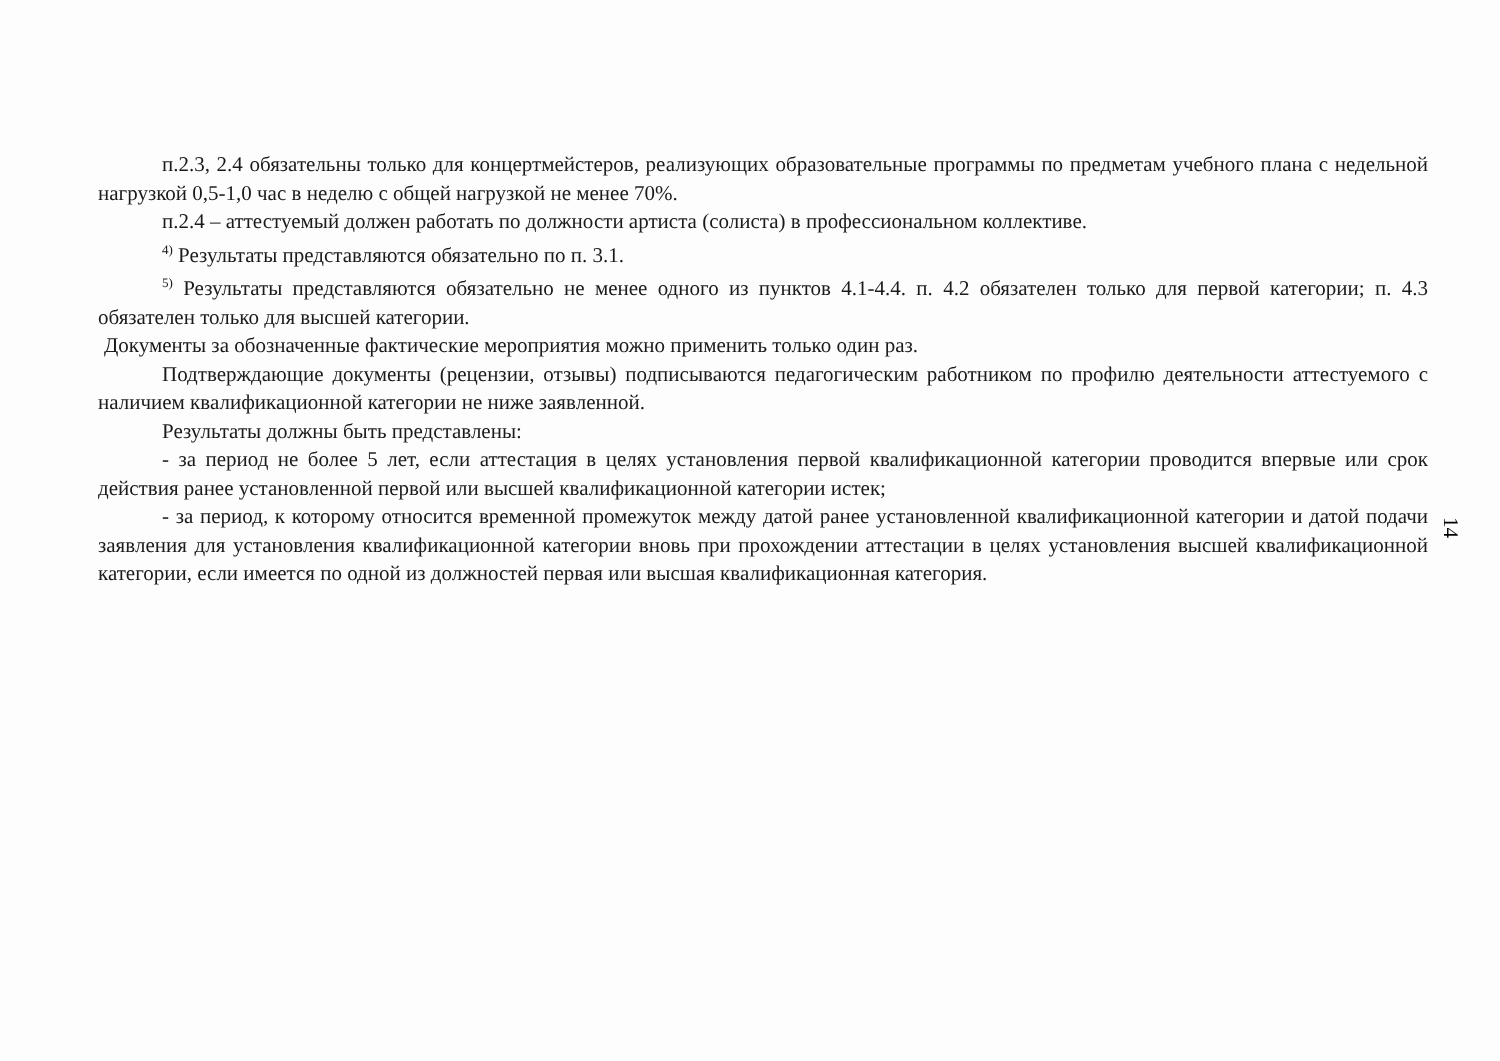п.2.3, 2.4 обязательны только для концертмейстеров, реализующих образовательные программы по предметам учебного плана с недельной нагрузкой 0,5-1,0 час в неделю с общей нагрузкой не менее 70%.
п.2.4 – аттестуемый должен работать по должности артиста (солиста) в профессиональном коллективе.
<sup>4)</sup> Результаты представляются обязательно по п. 3.1.
<sup>5)</sup> Результаты представляются обязательно не менее одного из пунктов 4.1-4.4. п. 4.2 обязателен только для первой категории; п. 4.3 обязателен только для высшей категории.
Документы за обозначенные фактические мероприятия можно применить только один раз.
Подтверждающие документы (рецензии, отзывы) подписываются педагогическим работником по профилю деятельности аттестуемого с наличием квалификационной категории не ниже заявленной.
Результаты должны быть представлены:
- за период не более 5 лет, если аттестация в целях установления первой квалификационной категории проводится впервые или срок действия ранее установленной первой или высшей квалификационной категории истек;
- за период, к которому относится временной промежуток между датой ранее установленной квалификационной категории и датой подачи заявления для установления квалификационной категории вновь при прохождении аттестации в целях установления высшей квалификационной категории, если имеется по одной из должностей первая или высшая квалификационная категория.
14